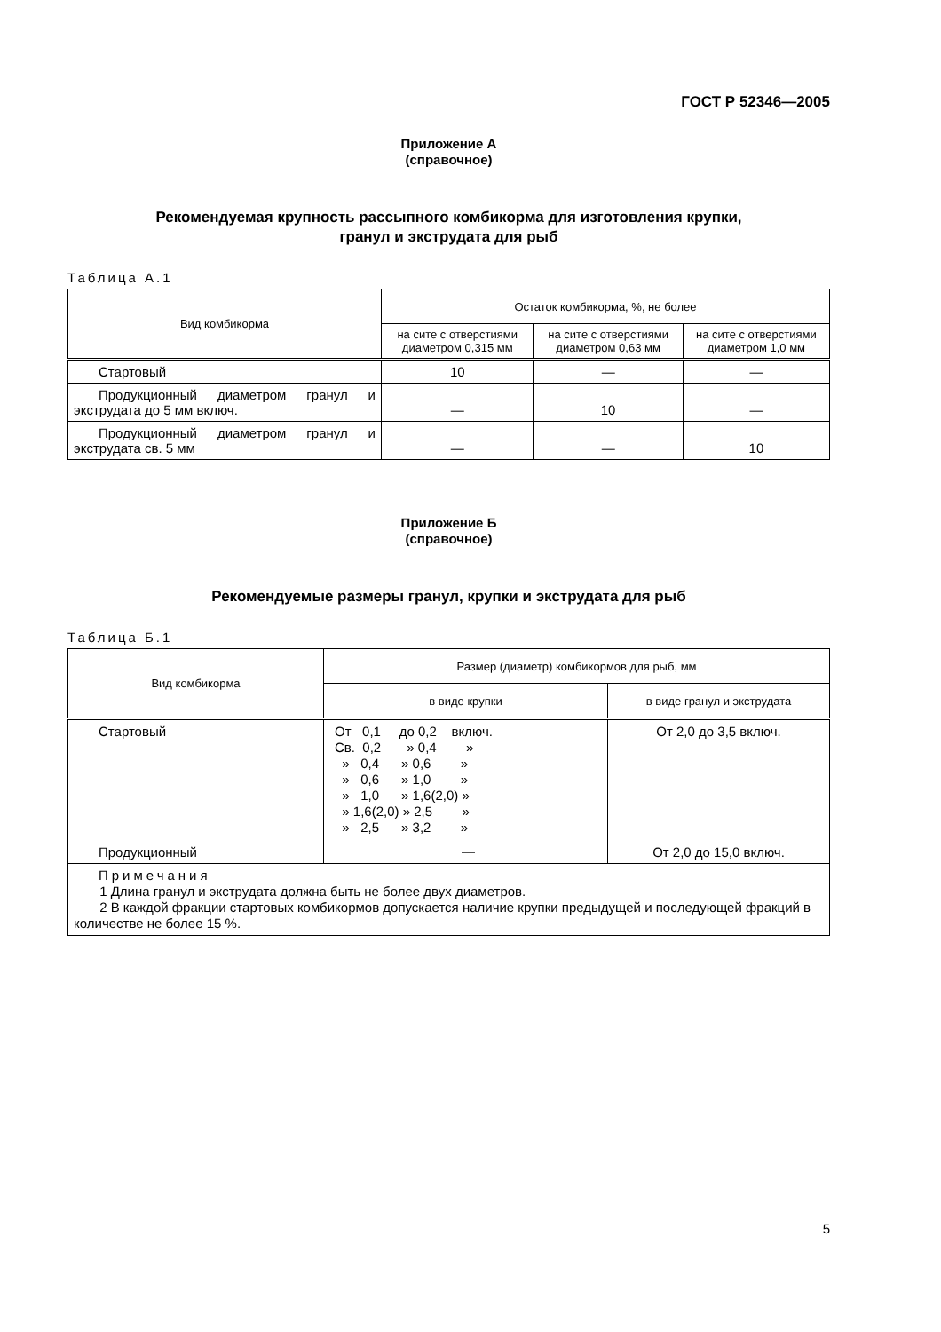ГОСТ Р 52346—2005
Приложение А
(справочное)
Рекомендуемая крупность рассыпного комбикорма для изготовления крупки,
гранул и экструдата для рыб
Таблица А.1
| Вид комбикорма | Остаток комбикорма, %, не более | | |
| --- | --- | --- | --- |
| | на сите с отверстиями диаметром 0,315 мм | на сите с отверстиями диаметром 0,63 мм | на сите с отверстиями диаметром 1,0 мм |
| Стартовый | 10 | — | — |
| Продукционный диаметром гранул и экструдата до 5 мм включ. | — | 10 | — |
| Продукционный диаметром гранул и экструдата св. 5 мм | — | — | 10 |
Приложение Б
(справочное)
Рекомендуемые размеры гранул, крупки и экструдата для рыб
Таблица Б.1
| Вид комбикорма | Размер (диаметр) комбикормов для рыб, мм | |
| --- | --- | --- |
| | в виде крупки | в виде гранул и экструдата |
| Стартовый Продукционный | От 0,1 до 0,2 включ. Св. 0,2 » 0,4 » » 0,4 » 0,6 » » 0,6 » 1,0 » » 1,0 » 1,6(2,0) » » 1,6(2,0) » 2,5 » » 2,5 » 3,2 » — | От 2,0 до 3,5 включ. От 2,0 до 15,0 включ. |
| Примечания 1 Длина гранул и экструдата должна быть не более двух диаметров. 2 В каждой фракции стартовых комбикормов допускается наличие крупки предыдущей и последующей фракций в количестве не более 15 %. | | |
5